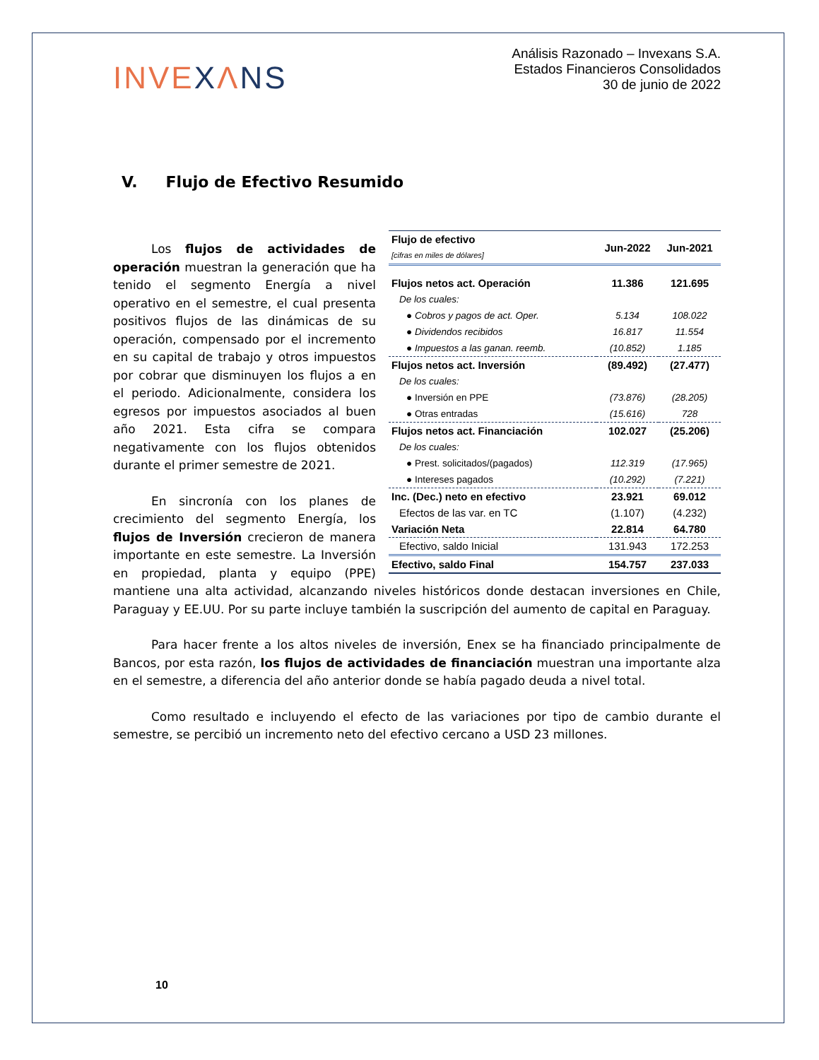INVEXΛNS
Análisis Razonado – Invexans S.A.
Estados Financieros Consolidados
30 de junio de 2022
V. Flujo de Efectivo Resumido
| Flujo de efectivo [cifras en miles de dólares] | Jun-2022 | Jun-2021 |
| --- | --- | --- |
| Flujos netos act. Operación | 11.386 | 121.695 |
| De los cuales: | | |
| ● Cobros y pagos de act. Oper. | 5.134 | 108.022 |
| ● Dividendos recibidos | 16.817 | 11.554 |
| ● Impuestos a las ganan. reemb. | (10.852) | 1.185 |
| Flujos netos act. Inversión | (89.492) | (27.477) |
| De los cuales: | | |
| ● Inversión en PPE | (73.876) | (28.205) |
| ● Otras entradas | (15.616) | 728 |
| Flujos netos act. Financiación | 102.027 | (25.206) |
| De los cuales: | | |
| ● Prest. solicitados/(pagados) | 112.319 | (17.965) |
| ● Intereses pagados | (10.292) | (7.221) |
| Inc. (Dec.) neto en efectivo | 23.921 | 69.012 |
| Efectos de las var. en TC | (1.107) | (4.232) |
| Variación Neta | 22.814 | 64.780 |
| Efectivo, saldo Inicial | 131.943 | 172.253 |
| Efectivo, saldo Final | 154.757 | 237.033 |
Los flujos de actividades de operación muestran la generación que ha tenido el segmento Energía a nivel operativo en el semestre, el cual presenta positivos flujos de las dinámicas de su operación, compensado por el incremento en su capital de trabajo y otros impuestos por cobrar que disminuyen los flujos a en el periodo. Adicionalmente, considera los egresos por impuestos asociados al buen año 2021. Esta cifra se compara negativamente con los flujos obtenidos durante el primer semestre de 2021.
En sincronía con los planes de crecimiento del segmento Energía, los flujos de Inversión crecieron de manera importante en este semestre. La Inversión en propiedad, planta y equipo (PPE) mantiene una alta actividad, alcanzando niveles históricos donde destacan inversiones en Chile, Paraguay y EE.UU. Por su parte incluye también la suscripción del aumento de capital en Paraguay.
Para hacer frente a los altos niveles de inversión, Enex se ha financiado principalmente de Bancos, por esta razón, los flujos de actividades de financiación muestran una importante alza en el semestre, a diferencia del año anterior donde se había pagado deuda a nivel total.
Como resultado e incluyendo el efecto de las variaciones por tipo de cambio durante el semestre, se percibió un incremento neto del efectivo cercano a USD 23 millones.
10